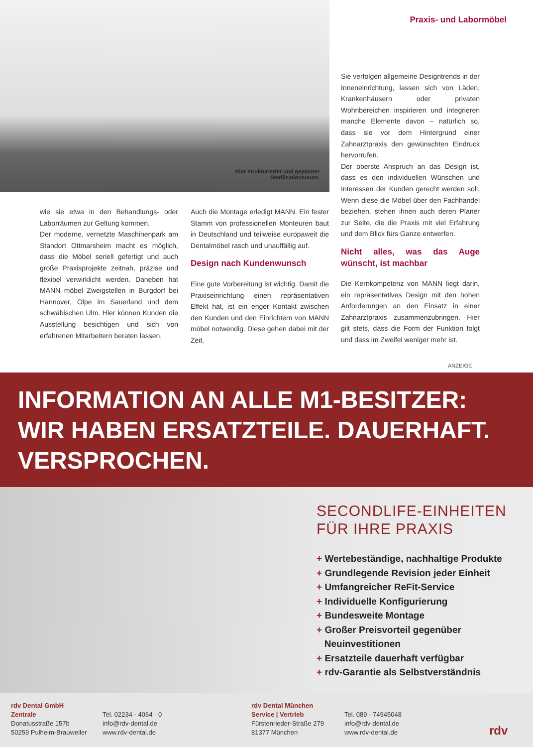Klar strukturierter und geplanter Sterilisationsraum.
Praxis- und Labormöbel
Sie verfolgen allgemeine Designtrends in der Inneneinrichtung, lassen sich von Läden, Krankenhäusern oder privaten Wohnbereichen inspirieren und integrieren manche Elemente davon – natürlich so, dass sie vor dem Hintergrund einer Zahnarztpraxis den gewünschten Eindruck hervorrufen.
Der oberste Anspruch an das Design ist, dass es den individuellen Wünschen und Interessen der Kunden gerecht werden soll. Wenn diese die Möbel über den Fachhandel beziehen, stehen ihnen auch deren Planer zur Seite, die die Praxis mit viel Erfahrung und dem Blick fürs Ganze entwerfen.
Nicht alles, was das Auge wünscht, ist machbar
Die Kernkompetenz von MANN liegt darin, ein repräsentatives Design mit den hohen Anforderungen an den Einsatz in einer Zahnarztpraxis zusammenzubringen. Hier gilt stets, dass die Form der Funktion folgt und dass im Zweifel weniger mehr ist.
wie sie etwa in den Behandlungs- oder Laborräumen zur Geltung kommen.
Der moderne, vernetzte Maschinenpark am Standort Ottmarsheim macht es möglich, dass die Möbel seriell gefertigt und auch große Praxisprojekte zeitnah, präzise und flexibel verwirklicht werden. Daneben hat MANN möbel Zweigstellen in Burgdorf bei Hannover, Olpe im Sauerland und dem schwäbischen Ulm. Hier können Kunden die Ausstellung besichtigen und sich von erfahrenen Mitarbeitern beraten lassen.
Auch die Montage erledigt MANN. Ein fester Stamm von professionellen Monteuren baut in Deutschland und teilweise europaweit die Dentalmöbel rasch und unauffällig auf.
Design nach Kundenwunsch
Eine gute Vorbereitung ist wichtig. Damit die Praxiseinrichtung einen repräsentativen Effekt hat, ist ein enger Kontakt zwischen den Kunden und den Einrichtern von MANN möbel notwendig. Diese gehen dabei mit der Zeit.
ANZEIGE
INFORMATION AN ALLE M1-BESITZER:
WIR HABEN ERSATZTEILE. DAUERHAFT.
VERSPROCHEN.
SECONDLIFE-EINHEITEN
FÜR IHRE PRAXIS
+ Wertebeständige, nachhaltige Produkte
+ Grundlegende Revision jeder Einheit
+ Umfangreicher ReFit-Service
+ Individuelle Konfigurierung
+ Bundesweite Montage
+ Großer Preisvorteil gegenüber
Neuinvestitionen
+ Ersatzteile dauerhaft verfügbar
+ rdv-Garantie als Selbstverständnis
rdv Dental GmbH
Zentrale
Donatusstraße 157b
50259 Pulheim-Brauweiler
Tel. 02234 - 4064 - 0
info@rdv-dental.de
www.rdv-dental.de
rdv Dental München
Service | Vertrieb
Fürstenrieder-Straße 279
81377 München
Tel. 089 - 74945048
info@rdv-dental.de
www.rdv-dental.de
rdv